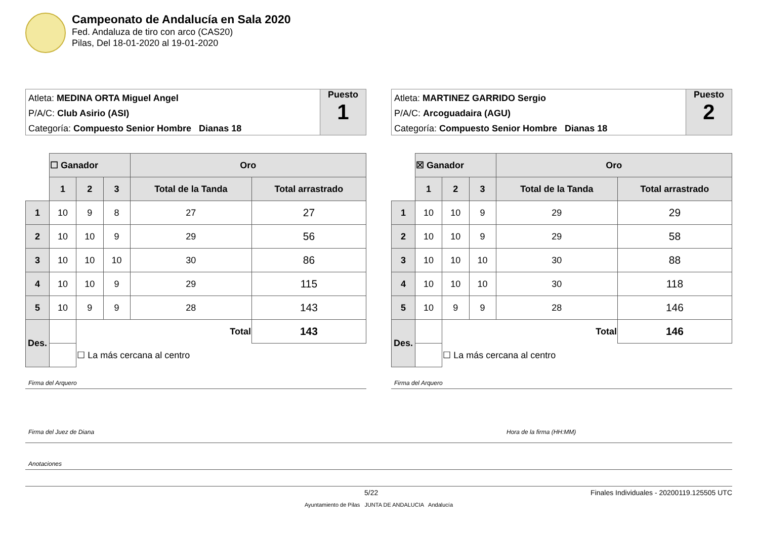Campeonato de Andalucía en Sala 2020
Fed. Andaluza de tiro con arco (CAS20)
Pilas, Del 18-01-2020 al 19-01-2020
Atleta: MEDINA ORTA Miguel Angel
P/A/C: Club Asirio (ASI)
Categoría: Compuesto Senior Hombre Dianas 18
Puesto
1
| | ☐ Ganador | | | Oro | |
| | 1 | 2 | 3 | Total de la Tanda | Total arrastrado |
| 1 | 10 | 9 | 8 | 27 | 27 |
| 2 | 10 | 10 | 9 | 29 | 56 |
| 3 | 10 | 10 | 10 | 30 | 86 |
| 4 | 10 | 10 | 9 | 29 | 115 |
| 5 | 10 | 9 | 9 | 28 | 143 |
| Des. | | Total | | | 143 |
| | | ☐ La más cercana al centro | | | |
Firma del Arquero
Atleta: MARTINEZ GARRIDO Sergio
P/A/C: Arcoguadaira (AGU)
Categoría: Compuesto Senior Hombre Dianas 18
Puesto
2
| | ☒ Ganador | | | Oro | |
| | 1 | 2 | 3 | Total de la Tanda | Total arrastrado |
| 1 | 10 | 10 | 9 | 29 | 29 |
| 2 | 10 | 10 | 9 | 29 | 58 |
| 3 | 10 | 10 | 10 | 30 | 88 |
| 4 | 10 | 10 | 10 | 30 | 118 |
| 5 | 10 | 9 | 9 | 28 | 146 |
| Des. | | Total | | | 146 |
| | | ☐ La más cercana al centro | | | |
Firma del Arquero
Firma del Juez de Diana Hora de la firma (HH:MM)
Anotaciones
5/22 Finales Individuales - 20200119.125505 UTC
Ayuntamiento de Pilas JUNTA DE ANDALUCIA Andalucía